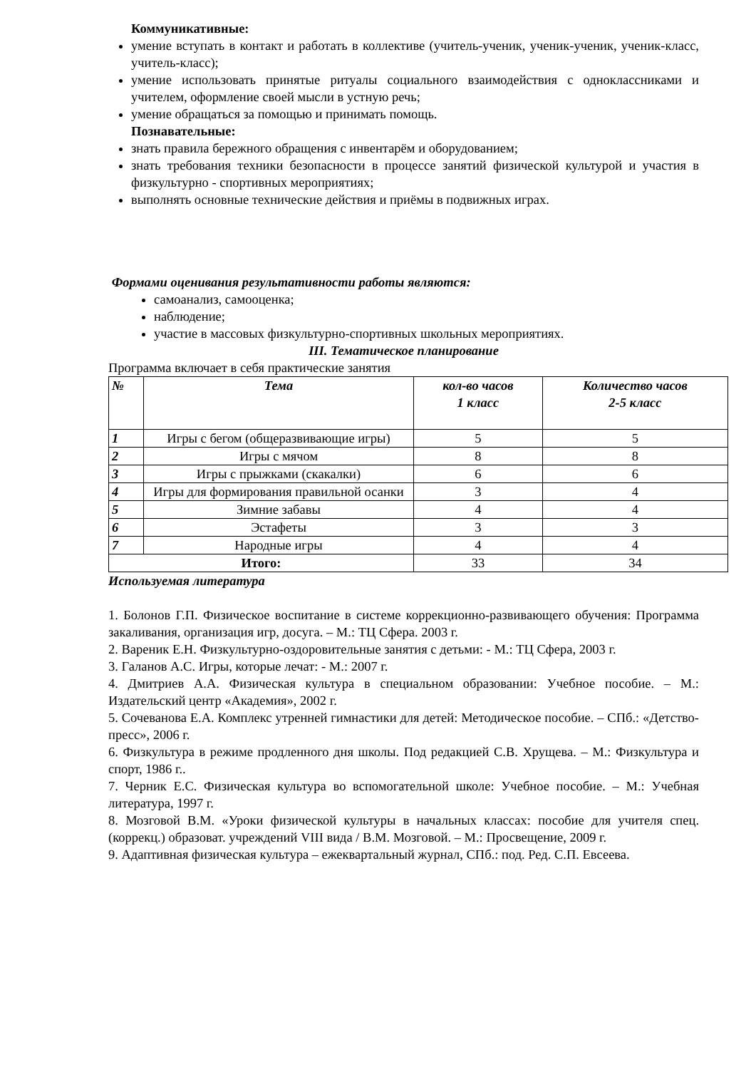Коммуникативные:
умение вступать в контакт и работать в коллективе (учитель-ученик, ученик-ученик, ученик-класс, учитель-класс);
умение использовать принятые ритуалы социального взаимодействия с одноклассниками и учителем, оформление своей мысли в устную речь;
умение обращаться за помощью и принимать помощь.
Познавательные:
знать правила бережного обращения с инвентарём и оборудованием;
знать требования техники безопасности в процессе занятий физической культурой и участия в физкультурно - спортивных мероприятиях;
выполнять основные технические действия и приёмы в подвижных играх.
Формами оценивания результативности работы являются:
самоанализ, самооценка;
наблюдение;
участие в массовых физкультурно-спортивных школьных мероприятиях.
III. Тематическое планирование
Программа включает в себя практические занятия
| № | Тема | кол-во часов 1 класс | Количество часов 2-5 класс |
| --- | --- | --- | --- |
| 1 | Игры с бегом (общеразвивающие игры) | 5 | 5 |
| 2 | Игры с мячом | 8 | 8 |
| 3 | Игры с прыжками (скакалки) | 6 | 6 |
| 4 | Игры для формирования правильной осанки | 3 | 4 |
| 5 | Зимние забавы | 4 | 4 |
| 6 | Эстафеты | 3 | 3 |
| 7 | Народные игры | 4 | 4 |
| Итого: | | 33 | 34 |
Используемая литература
1. Болонов Г.П. Физическое воспитание в системе коррекционно-развивающего обучения: Программа закаливания, организация игр, досуга. – М.: ТЦ Сфера. 2003 г.
2. Вареник Е.Н. Физкультурно-оздоровительные занятия с детьми: - М.: ТЦ Сфера, 2003 г.
3. Галанов А.С. Игры, которые лечат: - М.: 2007 г.
4. Дмитриев А.А. Физическая культура в специальном образовании: Учебное пособие. – М.: Издательский центр «Академия», 2002 г.
5. Сочеванова Е.А. Комплекс утренней гимнастики для детей: Методическое пособие. – СПб.: «Детство-пресс», 2006 г.
6. Физкультура в режиме продленного дня школы. Под редакцией С.В. Хрущева. – М.: Физкультура и спорт, 1986 г..
7. Черник Е.С. Физическая культура во вспомогательной школе: Учебное пособие. – М.: Учебная литература, 1997 г.
8. Мозговой В.М. «Уроки физической культуры в начальных классах: пособие для учителя спец. (коррекц.) образоват. учреждений VIII вида / В.М. Мозговой. – М.: Просвещение, 2009 г.
9. Адаптивная физическая культура – ежеквартальный журнал, СПб.: под. Ред. С.П. Евсеева.